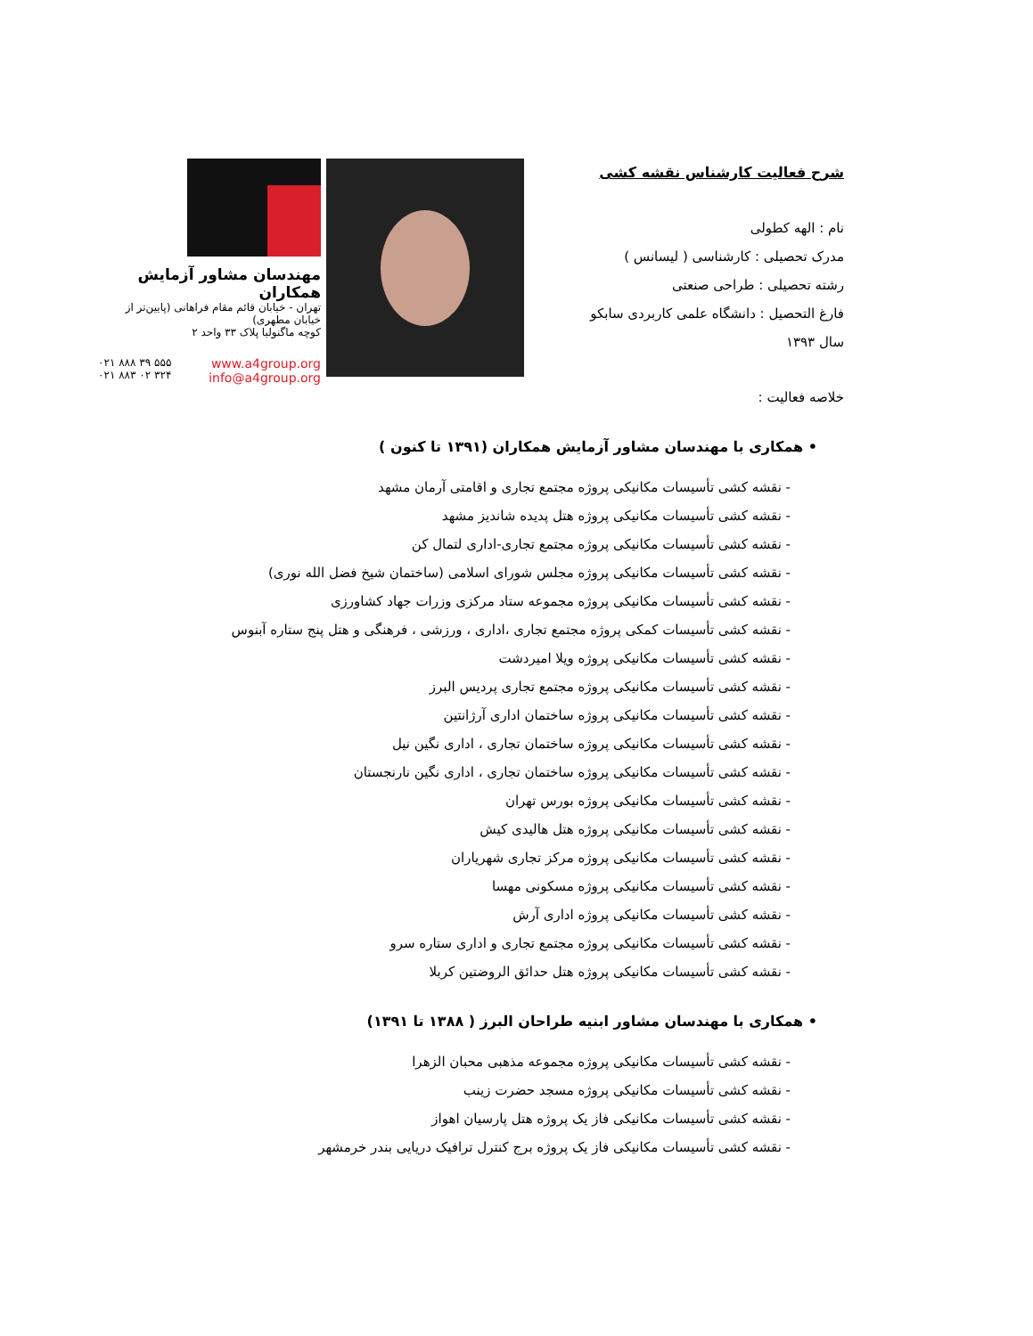شرح فعالیت کارشناس نقشه کشی
نام : الهه کطولی
مدرک تحصیلی : کارشناسی ( لیسانس )
رشته تحصیلی : طراحی صنعتی
فارغ التحصیل : دانشگاه علمی کاربردی سابکو
سال ۱۳۹۳
خلاصه فعالیت :
مهندسان مشاور آزمایش همکاران
تهران - خیابان قائم مقام فراهانی (پایین‌تر از خیابان مطهری)
کوچه ماگنولیا پلاک ۳۳ واحد ۲
۰۲۱ ۸۸۸ ۳۹ ۵۵۵
۰۲۱ ۸۸۳ ۰۲ ۳۲۴
www.a4group.org
info@a4group.org
• همکاری با مهندسان مشاور آزمایش همکاران (۱۳۹۱ تا کنون )
- نقشه کشی تأسیسات مکانیکی پروژه مجتمع تجاری و اقامتی آرمان مشهد
- نقشه کشی تأسیسات مکانیکی پروژه هتل پدیده شاندیز مشهد
- نقشه کشی تأسیسات مکانیکی پروژه مجتمع تجاری-اداری لتمال کن
- نقشه کشی تأسیسات مکانیکی پروژه مجلس شورای اسلامی (ساختمان شیخ فضل الله نوری)
- نقشه کشی تأسیسات مکانیکی پروژه مجموعه ستاد مرکزی وزرات جهاد کشاورزی
- نقشه کشی تأسیسات کمکی پروژه مجتمع تجاری ،اداری ، ورزشی ، فرهنگی و هتل پنج ستاره آبنوس
- نقشه کشی تأسیسات مکانیکی پروژه ویلا امیردشت
- نقشه کشی تأسیسات مکانیکی پروژه مجتمع تجاری پردیس البرز
- نقشه کشی تأسیسات مکانیکی پروژه ساختمان اداری آرژانتین
- نقشه کشی تأسیسات مکانیکی پروژه ساختمان تجاری ، اداری نگین نیل
- نقشه کشی تأسیسات مکانیکی پروژه ساختمان تجاری ، اداری نگین نارنجستان
- نقشه کشی تأسیسات مکانیکی پروژه بورس تهران
- نقشه کشی تأسیسات مکانیکی پروژه هتل هالیدی کیش
- نقشه کشی تأسیسات مکانیکی پروژه مرکز تجاری شهریاران
- نقشه کشی تأسیسات مکانیکی پروژه مسکونی مهسا
- نقشه کشی تأسیسات مکانیکی پروژه اداری آرش
- نقشه کشی تأسیسات مکانیکی پروژه مجتمع تجاری و اداری ستاره سرو
- نقشه کشی تأسیسات مکانیکی پروژه هتل حدائق الروضتین کربلا
• همکاری با مهندسان مشاور ابنیه طراحان البرز ( ۱۳۸۸ تا ۱۳۹۱)
- نقشه کشی تأسیسات مکانیکی پروژه مجموعه مذهبی محبان الزهرا
- نقشه کشی تأسیسات مکانیکی پروژه مسجد حضرت زینب
- نقشه کشی تأسیسات مکانیکی فاز یک پروژه هتل پارسیان اهواز
- نقشه کشی تأسیسات مکانیکی فاز یک پروژه برج کنترل ترافیک دریایی بندر خرمشهر